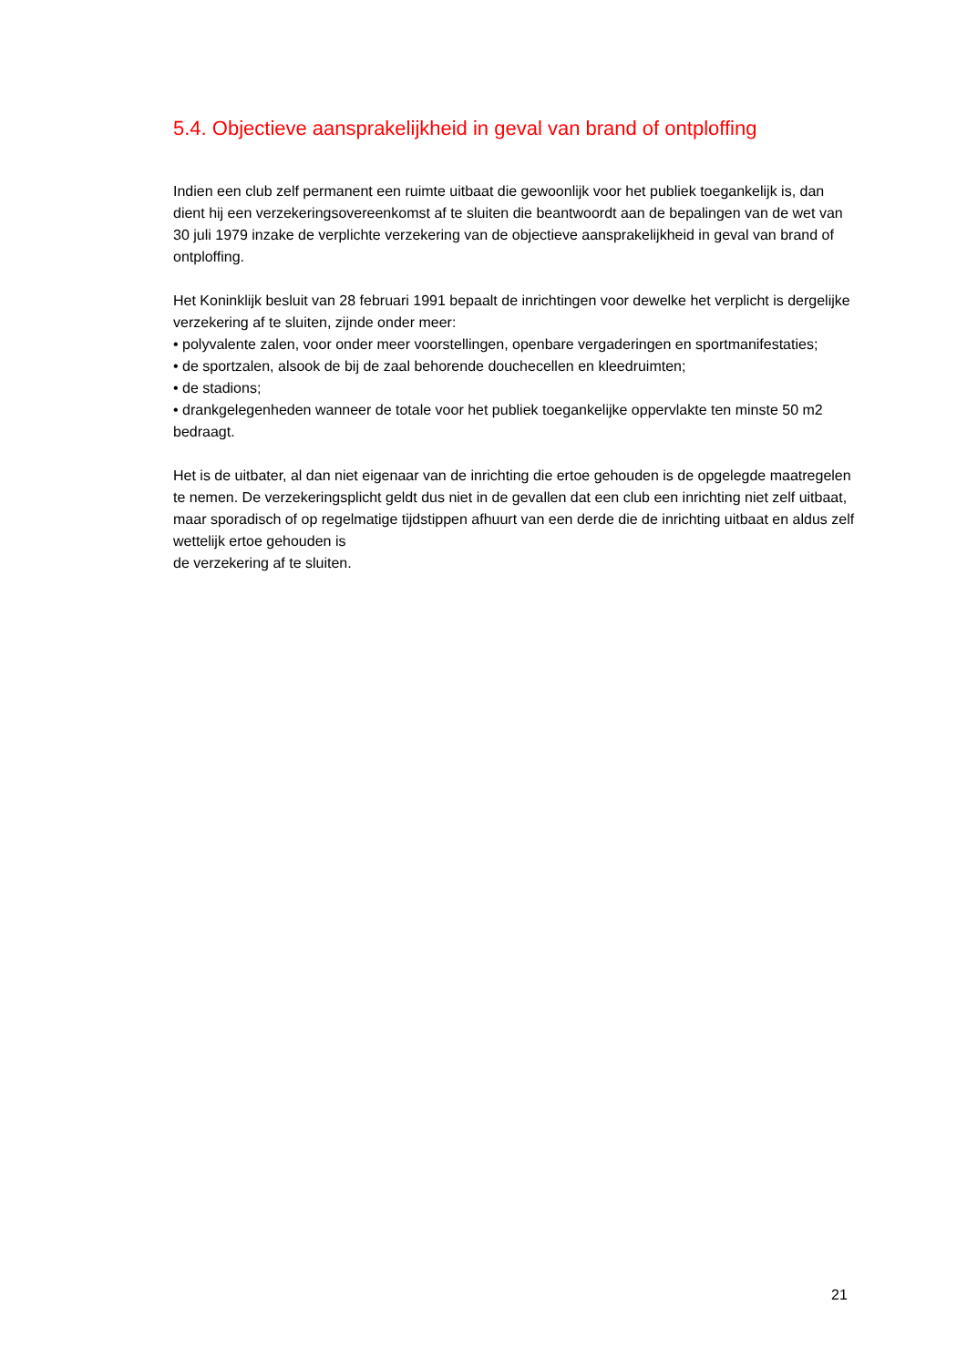5.4. Objectieve aansprakelijkheid in geval van brand of ontploffing
Indien een club zelf permanent een ruimte uitbaat die gewoonlijk voor het publiek toegankelijk is, dan dient hij een verzekeringsovereenkomst af te sluiten die beantwoordt aan de bepalingen van de wet van 30 juli 1979 inzake de verplichte verzekering van de objectieve aansprakelijkheid in geval van brand of ontploffing.
Het Koninklijk besluit van 28 februari 1991 bepaalt de inrichtingen voor dewelke het verplicht is dergelijke verzekering af te sluiten, zijnde onder meer:
• polyvalente zalen, voor onder meer voorstellingen, openbare vergaderingen en sportmanifestaties;
• de sportzalen, alsook de bij de zaal behorende douchecellen en kleedruimten;
• de stadions;
• drankgelegenheden wanneer de totale voor het publiek toegankelijke oppervlakte ten minste 50 m2 bedraagt.
Het is de uitbater, al dan niet eigenaar van de inrichting die ertoe gehouden is de opgelegde maatregelen te nemen. De verzekeringsplicht geldt dus niet in de gevallen dat een club een inrichting niet zelf uitbaat, maar sporadisch of op regelmatige tijdstippen afhuurt van een derde die de inrichting uitbaat en aldus zelf wettelijk ertoe gehouden is
de verzekering af te sluiten.
21